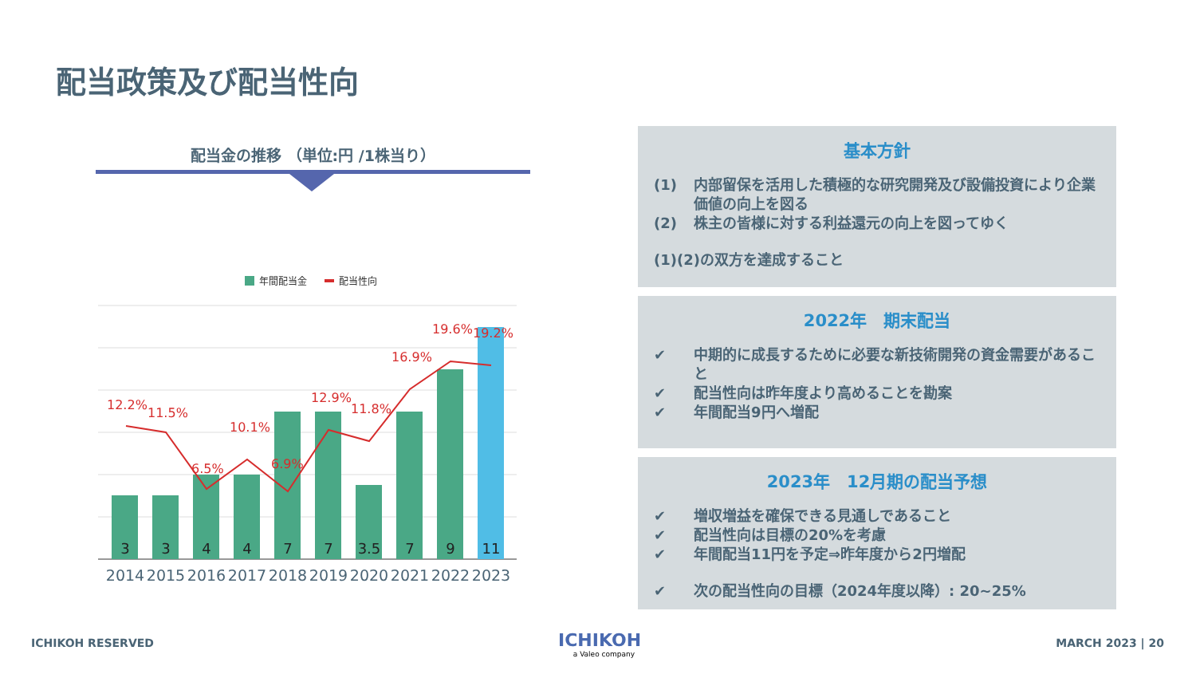配当政策及び配当性向
配当金の推移 （単位:円 /1株当り）
年間配当金
配当性向
12.2%
11.5%
6.5%
10.1%
6.9%
12.9%
11.8%
16.9%
19.6%
19.2%
3
3
4
4
7
7
3.5
7
9
11
2014
2015
2016
2017
2018
2019
2020
2021
2022
2023
基本方針
(1) 内部留保を活用した積極的な研究開発及び設備投資により企業価値の向上を図る
(2) 株主の皆様に対する利益還元の向上を図ってゆく
(1)(2)の双方を達成すること
2022年　期末配当
✔ 中期的に成長するために必要な新技術開発の資金需要があること
✔ 配当性向は昨年度より高めることを勘案
✔ 年間配当9円へ増配
2023年　12月期の配当予想
✔ 増収増益を確保できる見通しであること
✔ 配当性向は目標の20%を考慮
✔ 年間配当11円を予定⇒昨年度から2円増配
✔ 次の配当性向の目標（2024年度以降）: 20~25%
ICHIKOH RESERVED
ICHIKOH
a Valeo company
MARCH 2023 | 20